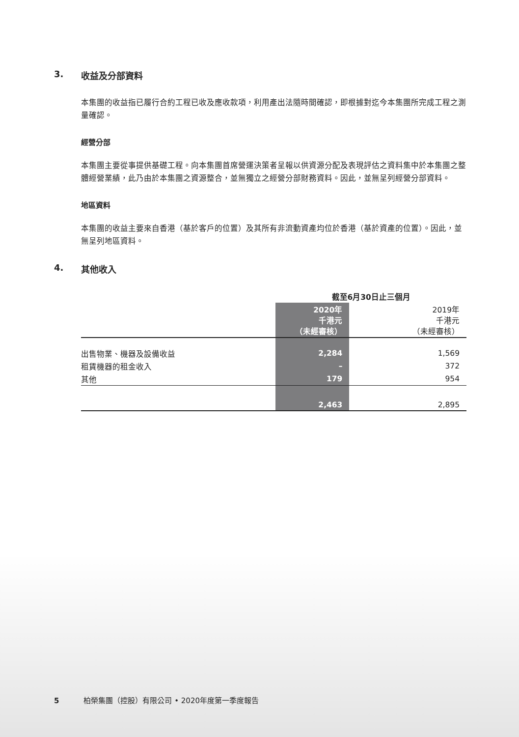3. 收益及分部資料
本集團的收益指已履行合約工程已收及應收款項，利用產出法隨時間確認，即根據對迄今本集團所完成工程之測量確認。
經營分部
本集團主要從事提供基礎工程。向本集團首席營運決策者呈報以供資源分配及表現評估之資料集中於本集團之整體經營業績，此乃由於本集團之資源整合，並無獨立之經營分部財務資料。因此，並無呈列經營分部資料。
地區資料
本集團的收益主要來自香港（基於客戶的位置）及其所有非流動資產均位於香港（基於資產的位置）。因此，並無呈列地區資料。
4. 其他收入
| | 截至6月30日止三個月 | |
| --- | --- | --- |
| | 2020年 千港元 （未經審核） | 2019年 千港元 （未經審核） |
| 出售物業、機器及設備收益 | 2,284 | 1,569 |
| 租賃機器的租金收入 | – | 372 |
| 其他 | 179 | 954 |
| | 2,463 | 2,895 |
5 柏榮集團（控股）有限公司 • 2020年度第一季度報告